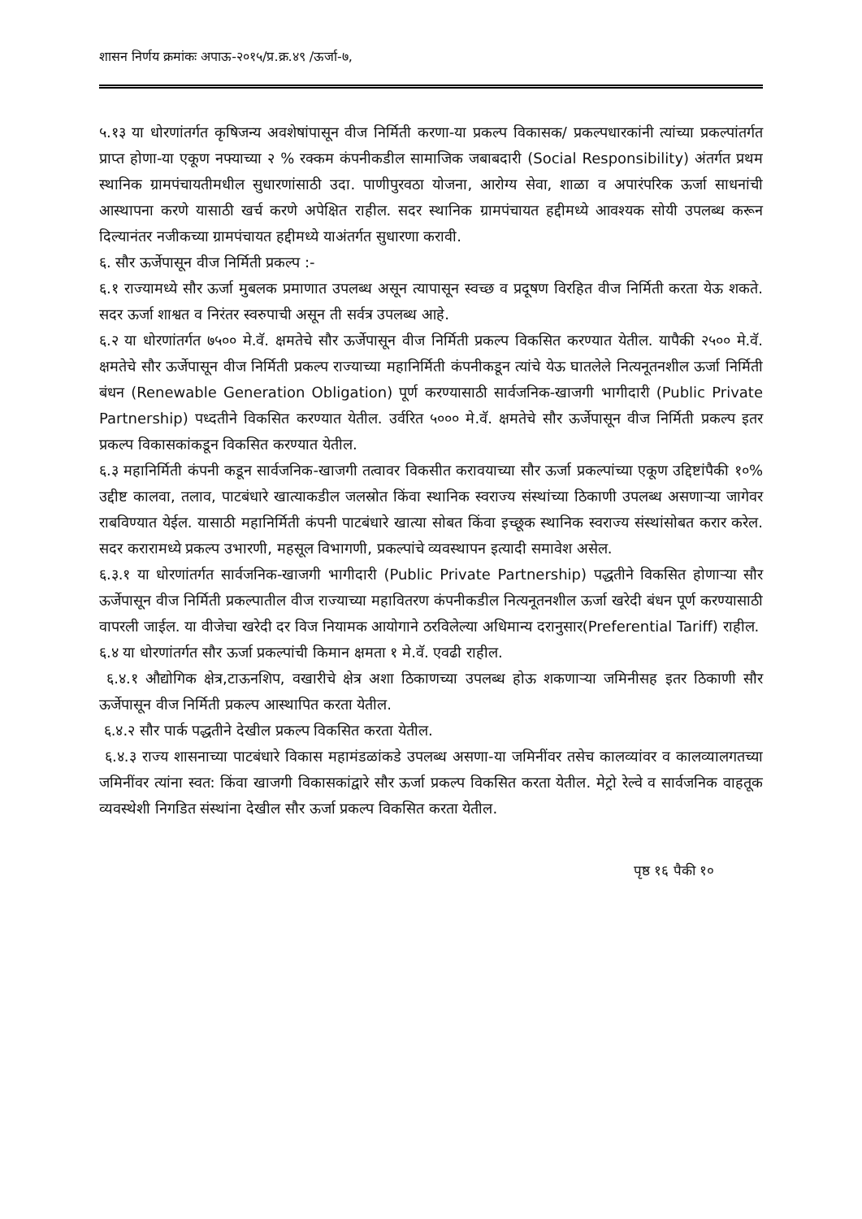शासन निर्णय क्रमांकः अपाऊ-२०१५/प्र.क्र.४९ /ऊर्जा-७,
५.१३ या धोरणांतर्गत कृषिजन्य अवशेषांपासून वीज निर्मिती करणा-या प्रकल्प विकासक/ प्रकल्पधारकांनी त्यांच्या प्रकल्पांतर्गत प्राप्त होणा-या एकूण नफ्याच्या २ % रक्कम कंपनीकडील सामाजिक जबाबदारी (Social Responsibility) अंतर्गत प्रथम स्थानिक ग्रामपंचायतीमधील सुधारणांसाठी उदा. पाणीपुरवठा योजना, आरोग्य सेवा, शाळा व अपारंपरिक ऊर्जा साधनांची आस्थापना करणे यासाठी खर्च करणे अपेक्षित राहील. सदर स्थानिक ग्रामपंचायत हद्दीमध्ये आवश्यक सोयी उपलब्ध करून दिल्यानंतर नजीकच्या ग्रामपंचायत हद्दीमध्ये याअंतर्गत सुधारणा करावी.
६. सौर ऊर्जेपासून वीज निर्मिती प्रकल्प :-
६.१ राज्यामध्ये सौर ऊर्जा मुबलक प्रमाणात उपलब्ध असून त्यापासून स्वच्छ व प्रदूषण विरहित वीज निर्मिती करता येऊ शकते. सदर ऊर्जा शाश्वत व निरंतर स्वरुपाची असून ती सर्वत्र उपलब्ध आहे.
६.२ या धोरणांतर्गत ७५०० मे.वॅ. क्षमतेचे सौर ऊर्जेपासून वीज निर्मिती प्रकल्प विकसित करण्यात येतील. यापैकी २५०० मे.वॅ. क्षमतेचे सौर ऊर्जेपासून वीज निर्मिती प्रकल्प राज्याच्या महानिर्मिती कंपनीकडून त्यांचे येऊ घातलेले नित्यनूतनशील ऊर्जा निर्मिती बंधन (Renewable Generation Obligation) पूर्ण करण्यासाठी सार्वजनिक-खाजगी भागीदारी (Public Private Partnership) पध्दतीने विकसित करण्यात येतील. उर्वरित ५००० मे.वॅ. क्षमतेचे सौर ऊर्जेपासून वीज निर्मिती प्रकल्प इतर प्रकल्प विकासकांकडून विकसित करण्यात येतील.
६.३ महानिर्मिती कंपनी कडून सार्वजनिक-खाजगी तत्वावर विकसीत करावयाच्या सौर ऊर्जा प्रकल्पांच्या एकूण उद्दिष्टांपैकी १०% उद्दीष्ट कालवा, तलाव, पाटबंधारे खात्याकडील जलस्रोत किंवा स्थानिक स्वराज्य संस्थांच्या ठिकाणी उपलब्ध असणाऱ्या जागेवर राबविण्यात येईल. यासाठी महानिर्मिती कंपनी पाटबंधारे खात्या सोबत किंवा इच्छूक स्थानिक स्वराज्य संस्थांसोबत करार करेल. सदर करारामध्ये प्रकल्प उभारणी, महसूल विभागणी, प्रकल्पांचे व्यवस्थापन इत्यादी समावेश असेल.
६.३.१ या धोरणांतर्गत सार्वजनिक-खाजगी भागीदारी (Public Private Partnership) पद्धतीने विकसित होणाऱ्या सौर ऊर्जेपासून वीज निर्मिती प्रकल्पातील वीज राज्याच्या महावितरण कंपनीकडील नित्यनूतनशील ऊर्जा खरेदी बंधन पूर्ण करण्यासाठी वापरली जाईल. या वीजेचा खरेदी दर विज नियामक आयोगाने ठरविलेल्या अधिमान्य दरानुसार(Preferential Tariff) राहील.
६.४ या धोरणांतर्गत सौर ऊर्जा प्रकल्पांची किमान क्षमता १ मे.वॅ. एवढी राहील.
६.४.१ औद्योगिक क्षेत्र,टाऊनशिप, वखारीचे क्षेत्र अशा ठिकाणच्या उपलब्ध होऊ शकणाऱ्या जमिनीसह इतर ठिकाणी सौर ऊर्जेपासून वीज निर्मिती प्रकल्प आस्थापित करता येतील.
६.४.२ सौर पार्क पद्धतीने देखील प्रकल्प विकसित करता येतील.
६.४.३ राज्य शासनाच्या पाटबंधारे विकास महामंडळांकडे उपलब्ध असणा-या जमिनींवर तसेच कालव्यांवर व कालव्यालगतच्या जमिनींवर त्यांना स्वत: किंवा खाजगी विकासकांद्वारे सौर ऊर्जा प्रकल्प विकसित करता येतील. मेट्रो रेल्वे व सार्वजनिक वाहतूक व्यवस्थेशी निगडित संस्थांना देखील सौर ऊर्जा प्रकल्प विकसित करता येतील.
पृष्ठ १६ पैकी १०